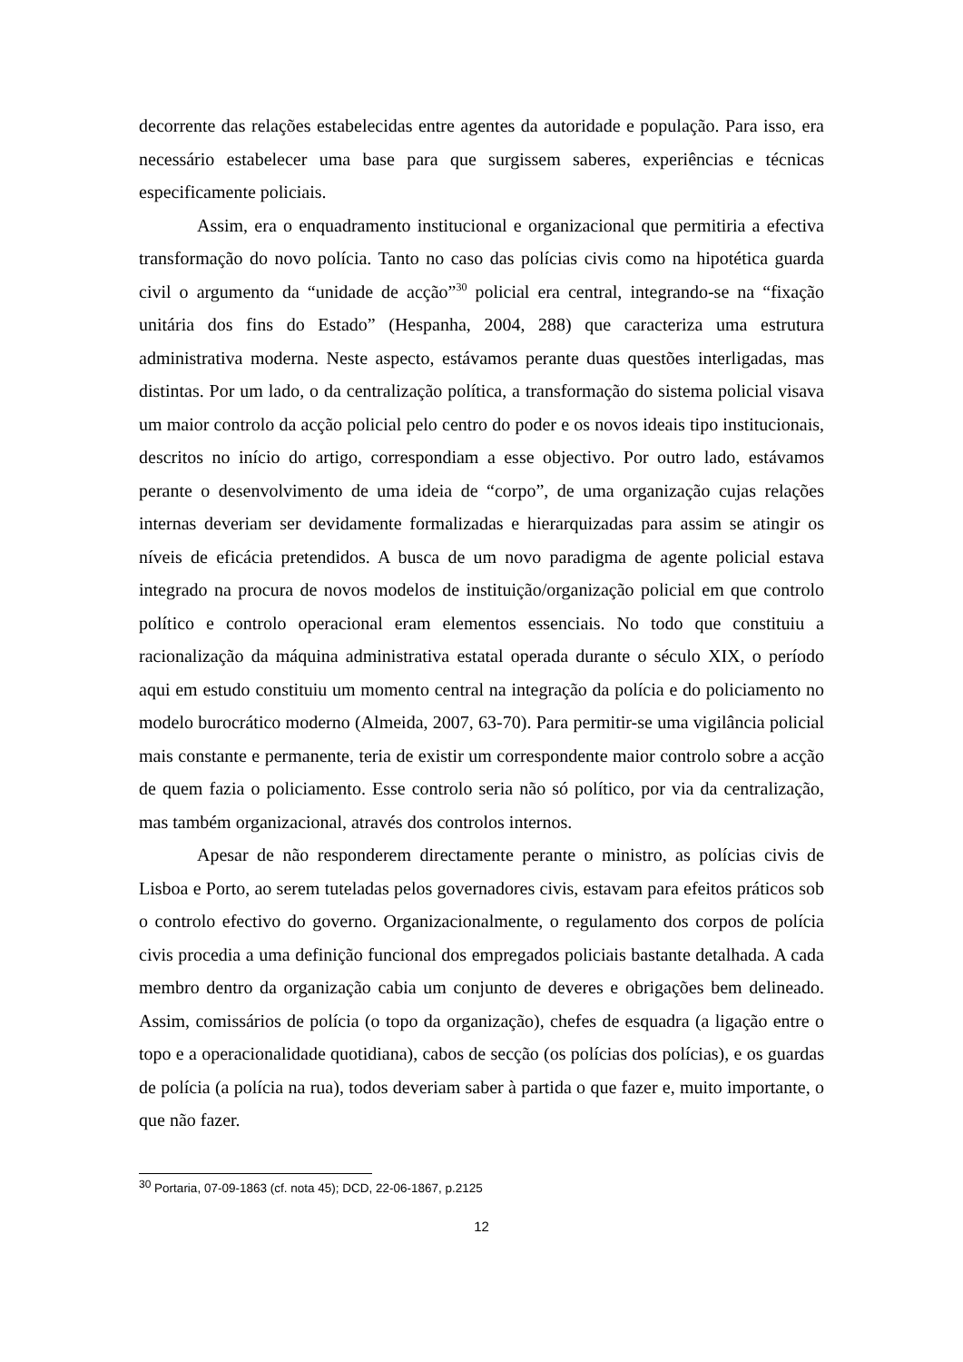decorrente das relações estabelecidas entre agentes da autoridade e população. Para isso, era necessário estabelecer uma base para que surgissem saberes, experiências e técnicas especificamente policiais.
Assim, era o enquadramento institucional e organizacional que permitiria a efectiva transformação do novo polícia. Tanto no caso das polícias civis como na hipotética guarda civil o argumento da “unidade de acção”<sup>30</sup> policial era central, integrando-se na “fixação unitária dos fins do Estado” (Hespanha, 2004, 288) que caracteriza uma estrutura administrativa moderna. Neste aspecto, estávamos perante duas questões interligadas, mas distintas. Por um lado, o da centralização política, a transformação do sistema policial visava um maior controlo da acção policial pelo centro do poder e os novos ideais tipo institucionais, descritos no início do artigo, correspondiam a esse objectivo. Por outro lado, estávamos perante o desenvolvimento de uma ideia de “corpo”, de uma organização cujas relações internas deveriam ser devidamente formalizadas e hierarquizadas para assim se atingir os níveis de eficácia pretendidos. A busca de um novo paradigma de agente policial estava integrado na procura de novos modelos de instituição/organização policial em que controlo político e controlo operacional eram elementos essenciais. No todo que constituiu a racionalização da máquina administrativa estatal operada durante o século XIX, o período aqui em estudo constituiu um momento central na integração da polícia e do policiamento no modelo burocrático moderno (Almeida, 2007, 63-70). Para permitir-se uma vigilância policial mais constante e permanente, teria de existir um correspondente maior controlo sobre a acção de quem fazia o policiamento. Esse controlo seria não só político, por via da centralização, mas também organizacional, através dos controlos internos.
Apesar de não responderem directamente perante o ministro, as polícias civis de Lisboa e Porto, ao serem tuteladas pelos governadores civis, estavam para efeitos práticos sob o controlo efectivo do governo. Organizacionalmente, o regulamento dos corpos de polícia civis procedia a uma definição funcional dos empregados policiais bastante detalhada. A cada membro dentro da organização cabia um conjunto de deveres e obrigações bem delineado. Assim, comissários de polícia (o topo da organização), chefes de esquadra (a ligação entre o topo e a operacionalidade quotidiana), cabos de secção (os polícias dos polícias), e os guardas de polícia (a polícia na rua), todos deveriam saber à partida o que fazer e, muito importante, o que não fazer.
<sup>30</sup> Portaria, 07-09-1863 (cf. nota 45); DCD, 22-06-1867, p.2125
12